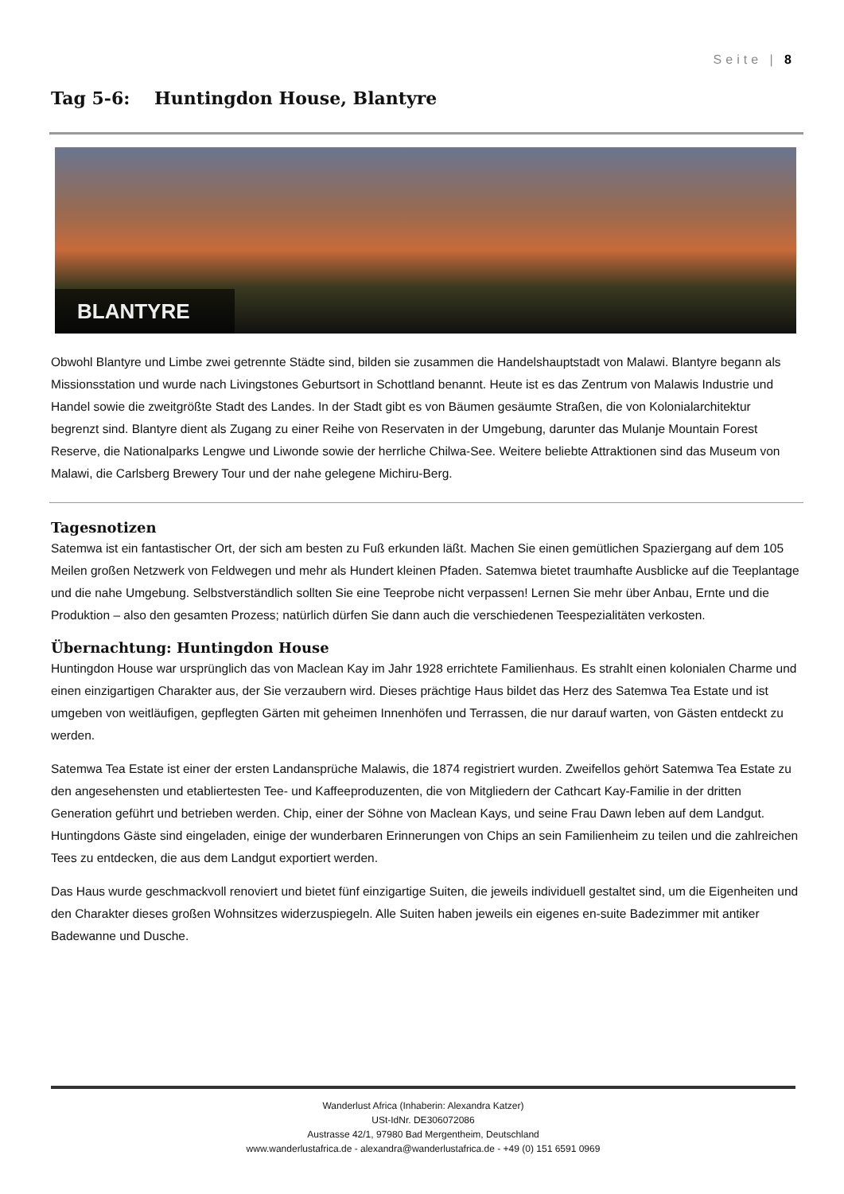Seite | 8
Tag 5-6: Huntingdon House, Blantyre
BLANTYRE
Obwohl Blantyre und Limbe zwei getrennte Städte sind, bilden sie zusammen die Handelshauptstadt von Malawi. Blantyre begann als Missionsstation und wurde nach Livingstones Geburtsort in Schottland benannt. Heute ist es das Zentrum von Malawis Industrie und Handel sowie die zweitgrößte Stadt des Landes. In der Stadt gibt es von Bäumen gesäumte Straßen, die von Kolonialarchitektur begrenzt sind. Blantyre dient als Zugang zu einer Reihe von Reservaten in der Umgebung, darunter das Mulanje Mountain Forest Reserve, die Nationalparks Lengwe und Liwonde sowie der herrliche Chilwa-See. Weitere beliebte Attraktionen sind das Museum von Malawi, die Carlsberg Brewery Tour und der nahe gelegene Michiru-Berg.
Tagesnotizen
Satemwa ist ein fantastischer Ort, der sich am besten zu Fuß erkunden läßt. Machen Sie einen gemütlichen Spaziergang auf dem 105 Meilen großen Netzwerk von Feldwegen und mehr als Hundert kleinen Pfaden. Satemwa bietet traumhafte Ausblicke auf die Teeplantage und die nahe Umgebung. Selbstverständlich sollten Sie eine Teeprobe nicht verpassen! Lernen Sie mehr über Anbau, Ernte und die Produktion – also den gesamten Prozess; natürlich dürfen Sie dann auch die verschiedenen Teespezialitäten verkosten.
Übernachtung: Huntingdon House
Huntingdon House war ursprünglich das von Maclean Kay im Jahr 1928 errichtete Familienhaus. Es strahlt einen kolonialen Charme und einen einzigartigen Charakter aus, der Sie verzaubern wird. Dieses prächtige Haus bildet das Herz des Satemwa Tea Estate und ist umgeben von weitläufigen, gepflegten Gärten mit geheimen Innenhöfen und Terrassen, die nur darauf warten, von Gästen entdeckt zu werden.
Satemwa Tea Estate ist einer der ersten Landansprüche Malawis, die 1874 registriert wurden. Zweifellos gehört Satemwa Tea Estate zu den angesehensten und etabliertesten Tee- und Kaffeeproduzenten, die von Mitgliedern der Cathcart Kay-Familie in der dritten Generation geführt und betrieben werden. Chip, einer der Söhne von Maclean Kays, und seine Frau Dawn leben auf dem Landgut. Huntingdons Gäste sind eingeladen, einige der wunderbaren Erinnerungen von Chips an sein Familienheim zu teilen und die zahlreichen Tees zu entdecken, die aus dem Landgut exportiert werden.
Das Haus wurde geschmackvoll renoviert und bietet fünf einzigartige Suiten, die jeweils individuell gestaltet sind, um die Eigenheiten und den Charakter dieses großen Wohnsitzes widerzuspiegeln. Alle Suiten haben jeweils ein eigenes en-suite Badezimmer mit antiker Badewanne und Dusche.
Wanderlust Africa (Inhaberin: Alexandra Katzer)
USt-IdNr. DE306072086
Austrasse 42/1, 97980 Bad Mergentheim, Deutschland
www.wanderlustafrica.de - alexandra@wanderlustafrica.de - +49 (0) 151 6591 0969